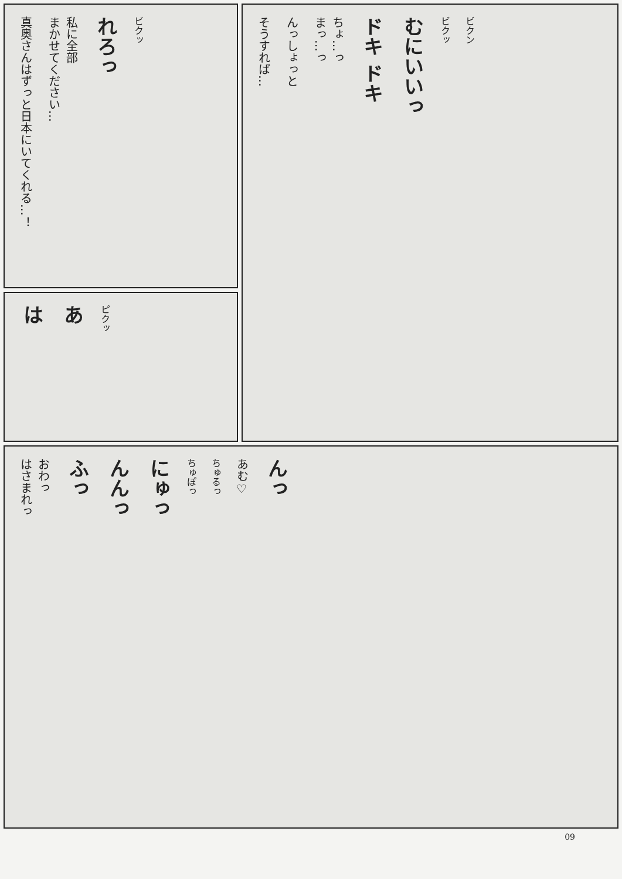真奥さんはずっと日本にいてくれる…！
私に全部
まかせてください…
れろっ
ビクッ
そうすれば…
んっしょっと
ちょ…っ
まっ…っ
ドキ ドキ
むにいいっ
ビクッ
ビクン
は
あ
ピクッ
おわっ
はさまれっ
ふっ
んんっ
にゅっ
ちゅぽっ
ちゅるっ
あむ♡
んっ
09